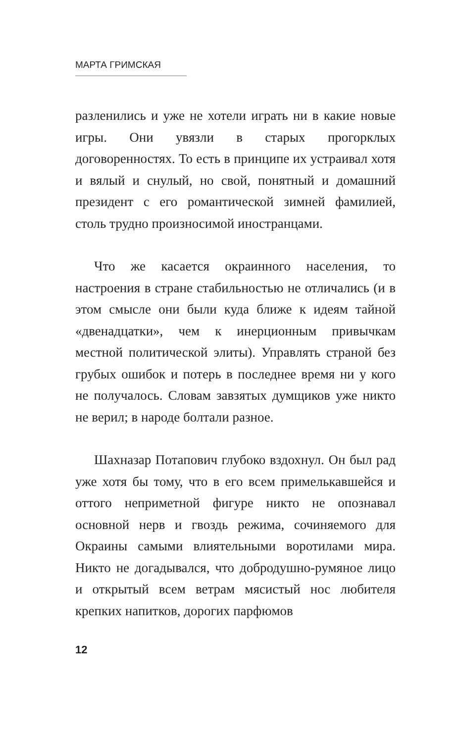МАРТА ГРИМСКАЯ
разленились и уже не хотели играть ни в какие новые игры. Они увязли в старых прогорклых договоренностях. То есть в принципе их устраивал хотя и вялый и снулый, но свой, понятный и домашний президент с его романтической зимней фамилией, столь трудно произносимой иностранцами.
Что же касается окраинного населения, то настроения в стране стабильностью не отличались (и в этом смысле они были куда ближе к идеям тайной «двенадцатки», чем к инерционным привычкам местной политической элиты). Управлять страной без грубых ошибок и потерь в последнее время ни у кого не получалось. Словам завзятых думщиков уже никто не верил; в народе болтали разное.
Шахназар Потапович глубоко вздохнул. Он был рад уже хотя бы тому, что в его всем примелькавшейся и оттого неприметной фигуре никто не опознавал основной нерв и гвоздь режима, сочиняемого для Окраины самыми влиятельными воротилами мира. Никто не догадывался, что добродушно-румяное лицо и открытый всем ветрам мясистый нос любителя крепких напитков, дорогих парфюмов
12